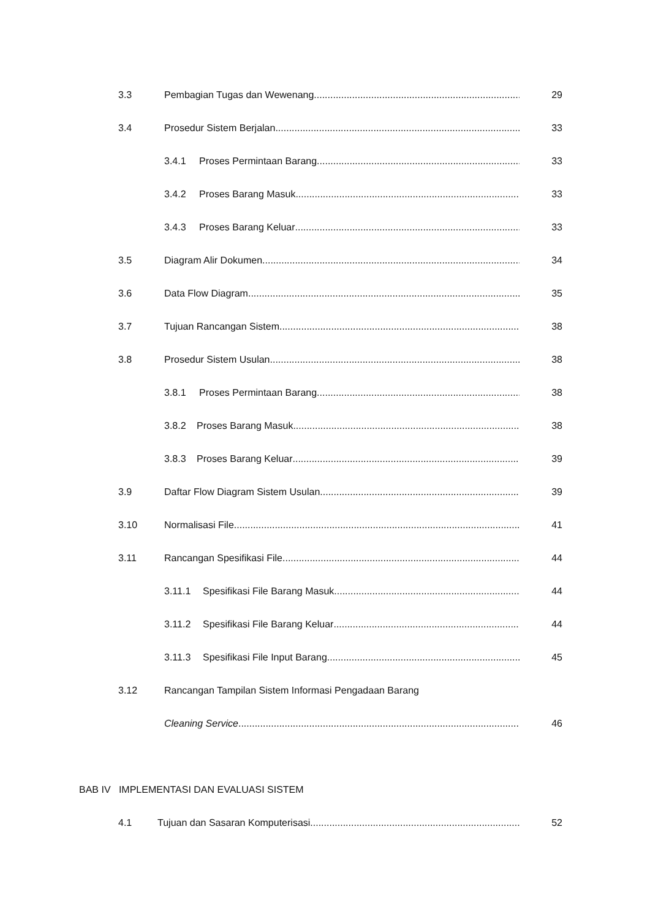3.3 Pembagian Tugas dan Wewenang 29
3.4 Prosedur Sistem Berjalan 33
3.4.1 Proses Permintaan Barang 33
3.4.2 Proses Barang Masuk 33
3.4.3 Proses Barang Keluar 33
3.5 Diagram Alir Dokumen 34
3.6 Data Flow Diagram 35
3.7 Tujuan Rancangan Sistem 38
3.8 Prosedur Sistem Usulan 38
3.8.1 Proses Permintaan Barang 38
3.8.2 Proses Barang Masuk 38
3.8.3 Proses Barang Keluar 39
3.9 Daftar Flow Diagram Sistem Usulan 39
3.10 Normalisasi File 41
3.11 Rancangan Spesifikasi File 44
3.11.1 Spesifikasi File Barang Masuk 44
3.11.2 Spesifikasi File Barang Keluar 44
3.11.3 Spesifikasi File Input Barang 45
3.12 Rancangan Tampilan Sistem Informasi Pengadaan Barang
Cleaning Service 46
BAB IV IMPLEMENTASI DAN EVALUASI SISTEM
4.1 Tujuan dan Sasaran Komputerisasi 52